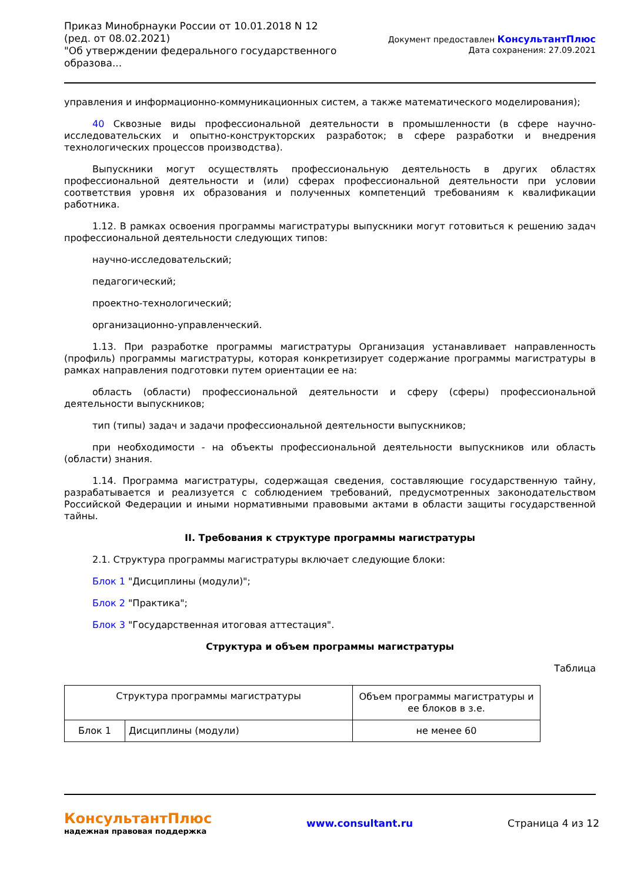Приказ Минобрнауки России от 10.01.2018 N 12
(ред. от 08.02.2021)
"Об утверждении федерального государственного
образова...
Документ предоставлен КонсультантПлюс
Дата сохранения: 27.09.2021
управления и информационно-коммуникационных систем, а также математического моделирования);
40 Сквозные виды профессиональной деятельности в промышленности (в сфере научно-исследовательских и опытно-конструкторских разработок; в сфере разработки и внедрения технологических процессов производства).
Выпускники могут осуществлять профессиональную деятельность в других областях профессиональной деятельности и (или) сферах профессиональной деятельности при условии соответствия уровня их образования и полученных компетенций требованиям к квалификации работника.
1.12. В рамках освоения программы магистратуры выпускники могут готовиться к решению задач профессиональной деятельности следующих типов:
научно-исследовательский;
педагогический;
проектно-технологический;
организационно-управленческий.
1.13. При разработке программы магистратуры Организация устанавливает направленность (профиль) программы магистратуры, которая конкретизирует содержание программы магистратуры в рамках направления подготовки путем ориентации ее на:
область (области) профессиональной деятельности и сферу (сферы) профессиональной деятельности выпускников;
тип (типы) задач и задачи профессиональной деятельности выпускников;
при необходимости - на объекты профессиональной деятельности выпускников или область (области) знания.
1.14. Программа магистратуры, содержащая сведения, составляющие государственную тайну, разрабатывается и реализуется с соблюдением требований, предусмотренных законодательством Российской Федерации и иными нормативными правовыми актами в области защиты государственной тайны.
II. Требования к структуре программы магистратуры
2.1. Структура программы магистратуры включает следующие блоки:
Блок 1 "Дисциплины (модули)";
Блок 2 "Практика";
Блок 3 "Государственная итоговая аттестация".
Структура и объем программы магистратуры
Таблица
| Структура программы магистратуры | | Объем программы магистратуры и ее блоков в з.е. |
| Блок 1 | Дисциплины (модули) | не менее 60 |
КонсультантПлюс
надежная правовая поддержка
www.consultant.ru Страница 4 из 12